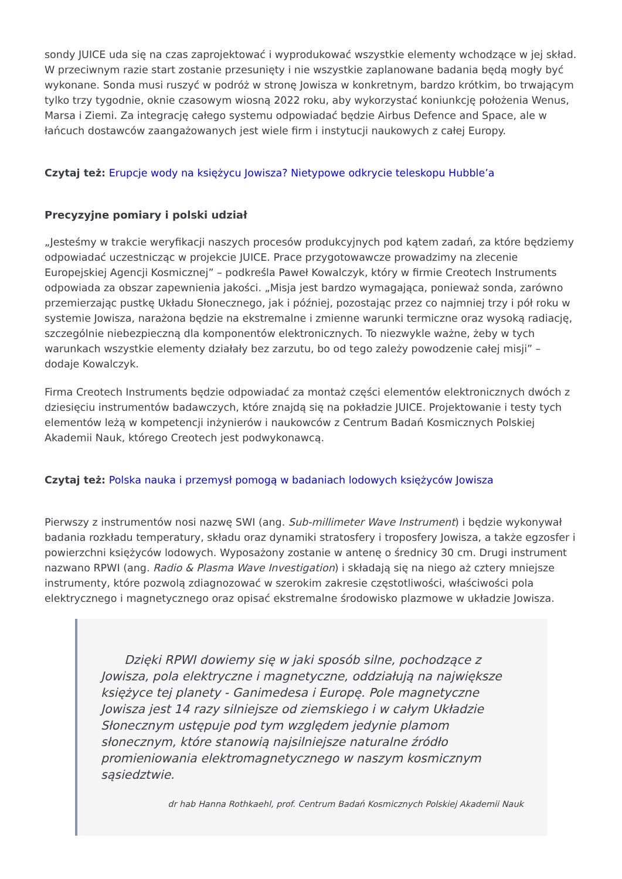sondy JUICE uda się na czas zaprojektować i wyprodukować wszystkie elementy wchodzące w jej skład. W przeciwnym razie start zostanie przesunięty i nie wszystkie zaplanowane badania będą mogły być wykonane. Sonda musi ruszyć w podróż w stronę Jowisza w konkretnym, bardzo krótkim, bo trwającym tylko trzy tygodnie, oknie czasowym wiosną 2022 roku, aby wykorzystać koniunkcję położenia Wenus, Marsa i Ziemi. Za integrację całego systemu odpowiadać będzie Airbus Defence and Space, ale w łańcuch dostawców zaangażowanych jest wiele firm i instytucji naukowych z całej Europy.
Czytaj też: Erupcje wody na księżycu Jowisza? Nietypowe odkrycie teleskopu Hubble’a
Precyzyjne pomiary i polski udział
„Jesteśmy w trakcie weryfikacji naszych procesów produkcyjnych pod kątem zadań, za które będziemy odpowiadać uczestnicząc w projekcie JUICE. Prace przygotowawcze prowadzimy na zlecenie Europejskiej Agencji Kosmicznej” – podkreśla Paweł Kowalczyk, który w firmie Creotech Instruments odpowiada za obszar zapewnienia jakości. „Misja jest bardzo wymagająca, ponieważ sonda, zarówno przemierzając pustkę Układu Słonecznego, jak i później, pozostając przez co najmniej trzy i pół roku w systemie Jowisza, narażona będzie na ekstremalne i zmienne warunki termiczne oraz wysoką radiację, szczególnie niebezpieczną dla komponentów elektronicznych. To niezwykle ważne, żeby w tych warunkach wszystkie elementy działały bez zarzutu, bo od tego zależy powodzenie całej misji” – dodaje Kowalczyk.
Firma Creotech Instruments będzie odpowiadać za montaż części elementów elektronicznych dwóch z dziesięciu instrumentów badawczych, które znajdą się na pokładzie JUICE. Projektowanie i testy tych elementów leżą w kompetencji inżynierów i naukowców z Centrum Badań Kosmicznych Polskiej Akademii Nauk, którego Creotech jest podwykonawcą.
Czytaj też: Polska nauka i przemysł pomogą w badaniach lodowych księżyców Jowisza
Pierwszy z instrumentów nosi nazwę SWI (ang. Sub-millimeter Wave Instrument) i będzie wykonywał badania rozkładu temperatury, składu oraz dynamiki stratosfery i troposfery Jowisza, a także egzosfer i powierzchni księżyców lodowych. Wyposażony zostanie w antenę o średnicy 30 cm. Drugi instrument nazwano RPWI (ang. Radio & Plasma Wave Investigation) i składają się na niego aż cztery mniejsze instrumenty, które pozwolą zdiagnozować w szerokim zakresie częstotliwości, właściwości pola elektrycznego i magnetycznego oraz opisać ekstremalne środowisko plazmowe w układzie Jowisza.
Dzięki RPWI dowiemy się w jaki sposób silne, pochodzące z Jowisza, pola elektryczne i magnetyczne, oddziałują na największe księżyce tej planety - Ganimedesa i Europę. Pole magnetyczne Jowisza jest 14 razy silniejsze od ziemskiego i w całym Układzie Słonecznym ustępuje pod tym względem jedynie plamom słonecznym, które stanowią najsilniejsze naturalne źródło promieniowania elektromagnetycznego w naszym kosmicznym sąsiedztwie.
dr hab Hanna Rothkaehl, prof. Centrum Badań Kosmicznych Polskiej Akademii Nauk